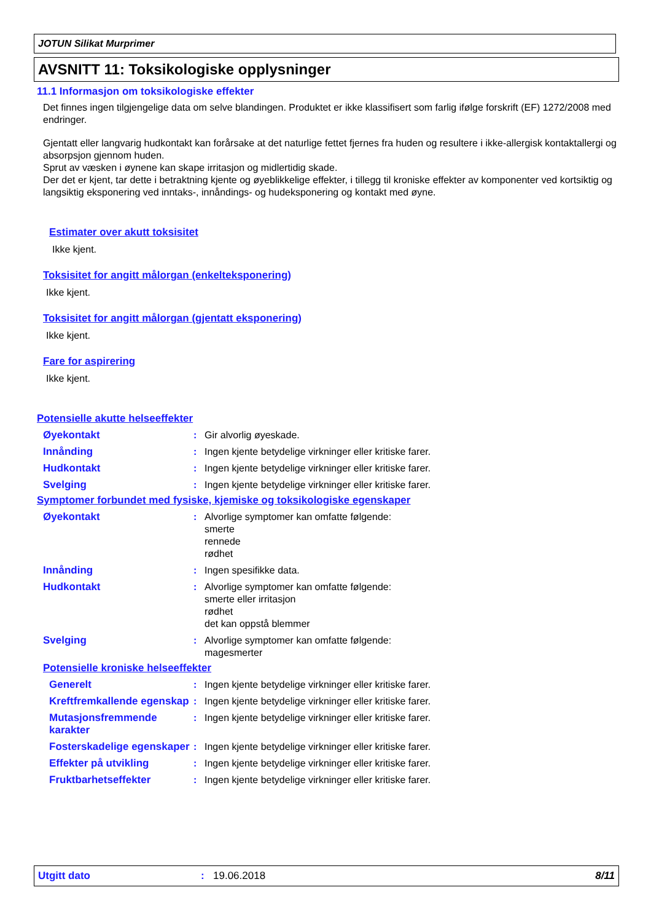JOTUN Silikat Murprimer
AVSNITT 11: Toksikologiske opplysninger
11.1 Informasjon om toksikologiske effekter
Det finnes ingen tilgjengelige data om selve blandingen. Produktet er ikke klassifisert som farlig ifølge forskrift (EF) 1272/2008 med endringer.
Gjentatt eller langvarig hudkontakt kan forårsake at det naturlige fettet fjernes fra huden og resultere i ikke-allergisk kontaktallergi og absorpsjon gjennom huden.
Sprut av væsken i øynene kan skape irritasjon og midlertidig skade.
Der det er kjent, tar dette i betraktning kjente og øyeblikkelige effekter, i tillegg til kroniske effekter av komponenter ved kortsiktig og langsiktig eksponering ved inntaks-, innåndings- og hudeksponering og kontakt med øyne.
Estimater over akutt toksisitet
Ikke kjent.
Toksisitet for angitt målorgan (enkelteksponering)
Ikke kjent.
Toksisitet for angitt målorgan (gjentatt eksponering)
Ikke kjent.
Fare for aspirering
Ikke kjent.
Potensielle akutte helseeffekter
Øyekontakt : Gir alvorlig øyeskade.
Innånding : Ingen kjente betydelige virkninger eller kritiske farer.
Hudkontakt : Ingen kjente betydelige virkninger eller kritiske farer.
Svelging : Ingen kjente betydelige virkninger eller kritiske farer.
Symptomer forbundet med fysiske, kjemiske og toksikologiske egenskaper
Øyekontakt : Alvorlige symptomer kan omfatte følgende:
smerte
rennede
rødhet
Innånding : Ingen spesifikke data.
Hudkontakt : Alvorlige symptomer kan omfatte følgende:
smerte eller irritasjon
rødhet
det kan oppstå blemmer
Svelging : Alvorlige symptomer kan omfatte følgende:
magesmerter
Potensielle kroniske helseeffekter
Generelt : Ingen kjente betydelige virkninger eller kritiske farer.
Kreftfremkallende egenskap
: Ingen kjente betydelige virkninger eller kritiske farer.
Mutasjonsfremmende karakter
: Ingen kjente betydelige virkninger eller kritiske farer.
Fosterskadelige egenskaper
: Ingen kjente betydelige virkninger eller kritiske farer.
Effekter på utvikling : Ingen kjente betydelige virkninger eller kritiske farer.
Fruktbarhetseffekter : Ingen kjente betydelige virkninger eller kritiske farer.
Utgitt dato : 19.06.2018 8/11